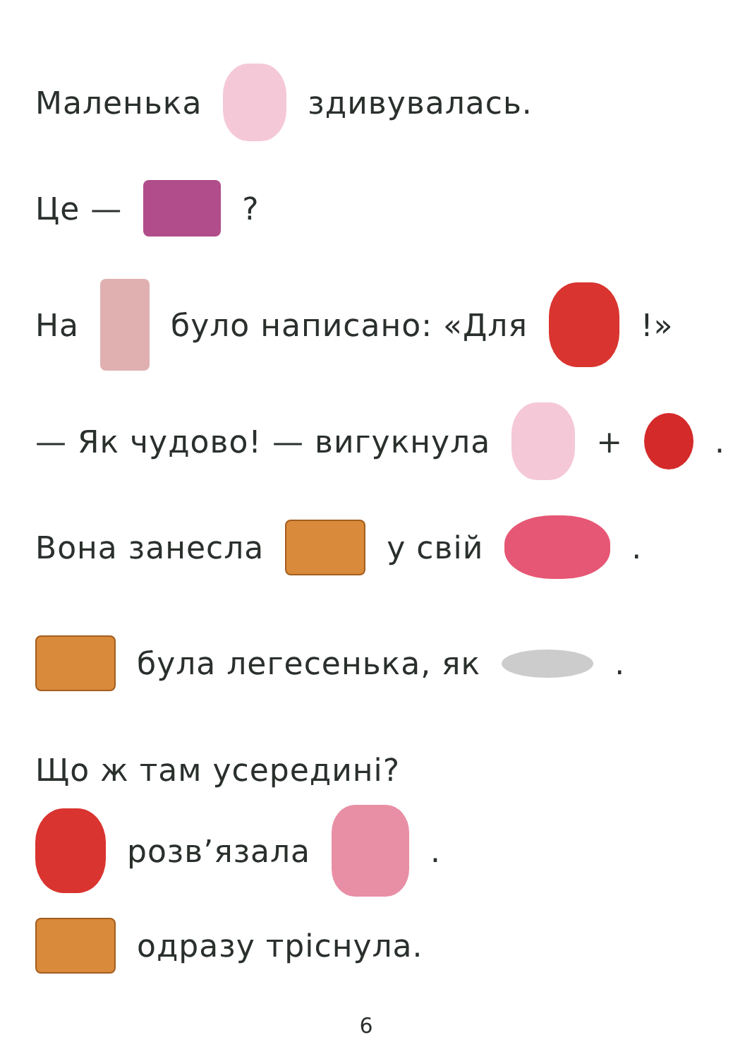Маленька здивувалась.
Це — ?
На було написано: «Для !»
— Як чудово! — вигукнула + .
Вона занесла у свій .
була легесенька, як .
Що ж там усередині?
розв’язала .
одразу тріснула.
6